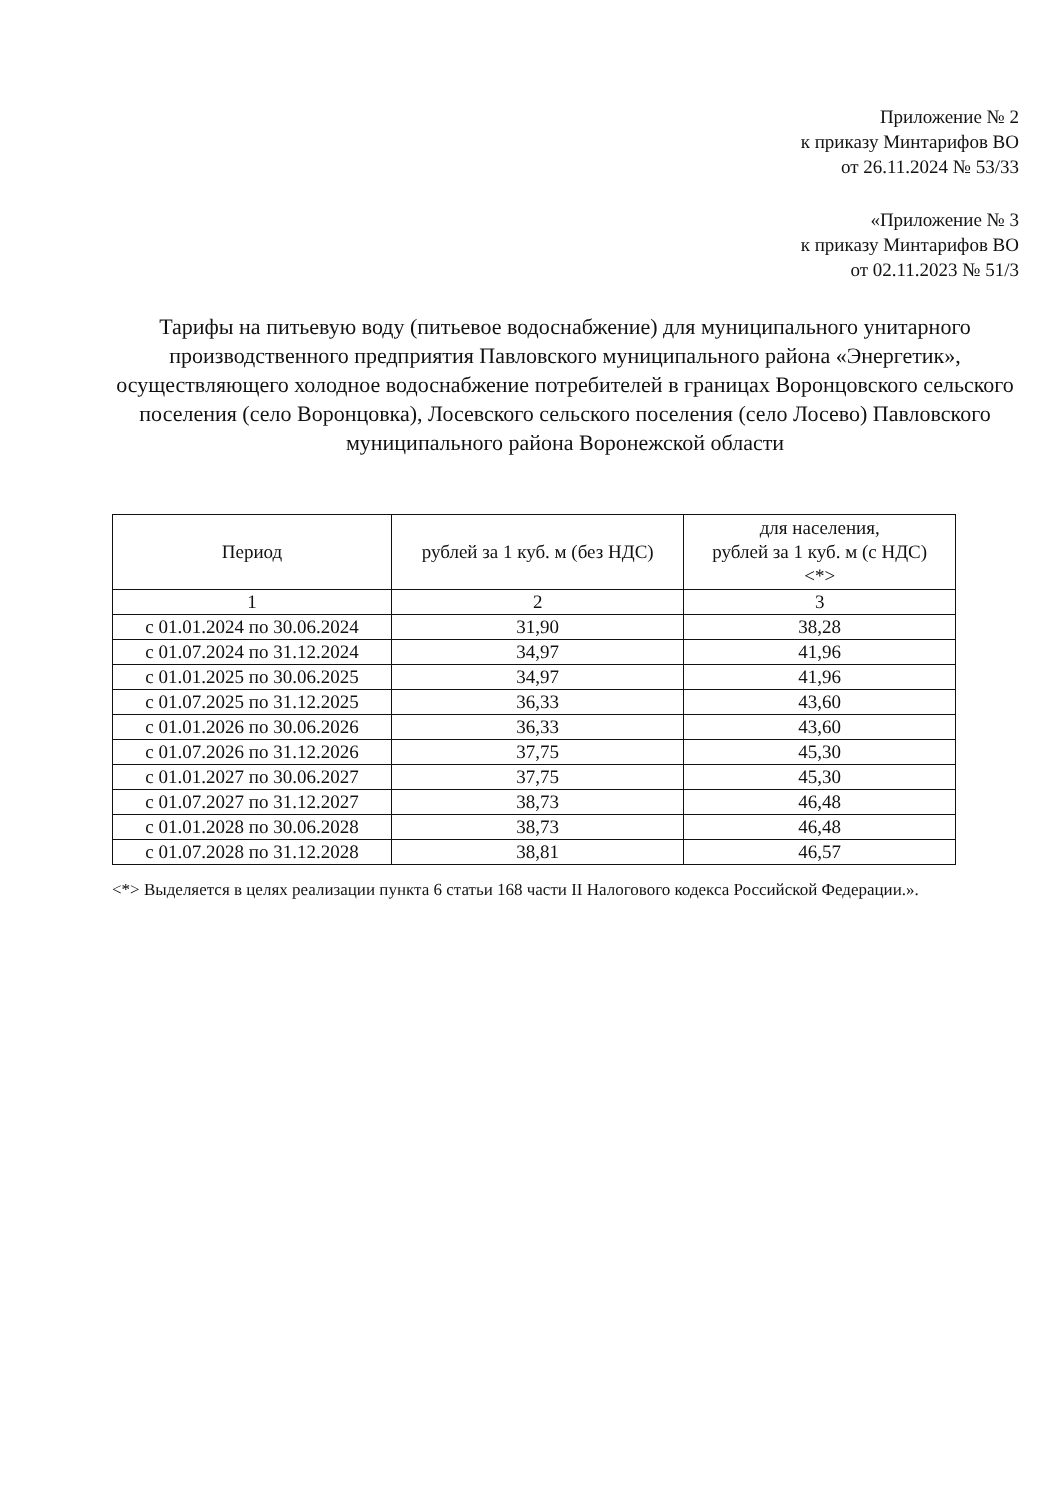Приложение № 2
к приказу Минтарифов ВО
от 26.11.2024 № 53/33
«Приложение № 3
к приказу Минтарифов ВО
от 02.11.2023 № 51/3
Тарифы на питьевую воду (питьевое водоснабжение) для муниципального унитарного производственного предприятия Павловского муниципального района «Энергетик», осуществляющего холодное водоснабжение потребителей в границах Воронцовского сельского поселения (село Воронцовка), Лосевского сельского поселения (село Лосево) Павловского муниципального района Воронежской области
| Период | рублей за 1 куб. м (без НДС) | для населения, рублей за 1 куб. м (с НДС) <*> |
| --- | --- | --- |
| 1 | 2 | 3 |
| с 01.01.2024 по 30.06.2024 | 31,90 | 38,28 |
| с 01.07.2024 по 31.12.2024 | 34,97 | 41,96 |
| с 01.01.2025 по 30.06.2025 | 34,97 | 41,96 |
| с 01.07.2025 по 31.12.2025 | 36,33 | 43,60 |
| с 01.01.2026 по 30.06.2026 | 36,33 | 43,60 |
| с 01.07.2026 по 31.12.2026 | 37,75 | 45,30 |
| с 01.01.2027 по 30.06.2027 | 37,75 | 45,30 |
| с 01.07.2027 по 31.12.2027 | 38,73 | 46,48 |
| с 01.01.2028 по 30.06.2028 | 38,73 | 46,48 |
| с 01.07.2028 по 31.12.2028 | 38,81 | 46,57 |
<*> Выделяется в целях реализации пункта 6 статьи 168 части II Налогового кодекса Российской Федерации.».